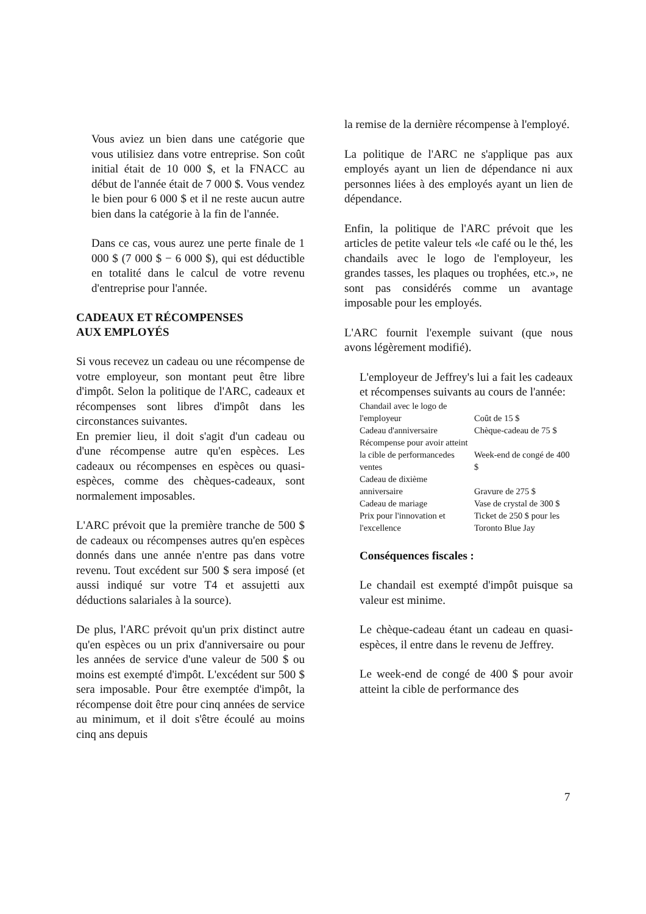Vous aviez un bien dans une catégorie que vous utilisiez dans votre entreprise. Son coût initial était de 10 000 $, et la FNACC au début de l'année était de 7 000 $. Vous vendez le bien pour 6 000 $ et il ne reste aucun autre bien dans la catégorie à la fin de l'année.
Dans ce cas, vous aurez une perte finale de 1 000 $ (7 000 $ − 6 000 $), qui est déductible en totalité dans le calcul de votre revenu d'entreprise pour l'année.
CADEAUX ET RÉCOMPENSES
AUX EMPLOYÉS
Si vous recevez un cadeau ou une récompense de votre employeur, son montant peut être libre d'impôt. Selon la politique de l'ARC, cadeaux et récompenses sont libres d'impôt dans les circonstances suivantes.
En premier lieu, il doit s'agit d'un cadeau ou d'une récompense autre qu'en espèces. Les cadeaux ou récompenses en espèces ou quasi-espèces, comme des chèques-cadeaux, sont normalement imposables.
L'ARC prévoit que la première tranche de 500 $ de cadeaux ou récompenses autres qu'en espèces donnés dans une année n'entre pas dans votre revenu. Tout excédent sur 500 $ sera imposé (et aussi indiqué sur votre T4 et assujetti aux déductions salariales à la source).
De plus, l'ARC prévoit qu'un prix distinct autre qu'en espèces ou un prix d'anniversaire ou pour les années de service d'une valeur de 500 $ ou moins est exempté d'impôt. L'excédent sur 500 $ sera imposable. Pour être exemptée d'impôt, la récompense doit être pour cinq années de service au minimum, et il doit s'être écoulé au moins cinq ans depuis
la remise de la dernière récompense à l'employé.
La politique de l'ARC ne s'applique pas aux employés ayant un lien de dépendance ni aux personnes liées à des employés ayant un lien de dépendance.
Enfin, la politique de l'ARC prévoit que les articles de petite valeur tels «le café ou le thé, les chandails avec le logo de l'employeur, les grandes tasses, les plaques ou trophées, etc.», ne sont pas considérés comme un avantage imposable pour les employés.
L'ARC fournit l'exemple suivant (que nous avons légèrement modifié).
L'employeur de Jeffrey's lui a fait les cadeaux et récompenses suivants au cours de l'année:
| Chandail avec le logo de l'employeur | Coût de 15 $ |
| Cadeau d'anniversaire | Chèque-cadeau de 75 $ |
| Récompense pour avoir atteint la cible de performancedes ventes | Week-end de congé de 400 $ |
| Cadeau de dixième anniversaire | Gravure de 275 $ |
| Cadeau de mariage | Vase de crystal de 300 $ |
| Prix pour l'innovation et l'excellence | Ticket de 250 $ pour les Toronto Blue Jay |
Conséquences fiscales :
Le chandail est exempté d'impôt puisque sa valeur est minime.
Le chèque-cadeau étant un cadeau en quasi-espèces, il entre dans le revenu de Jeffrey.
Le week-end de congé de 400 $ pour avoir atteint la cible de performance des
7